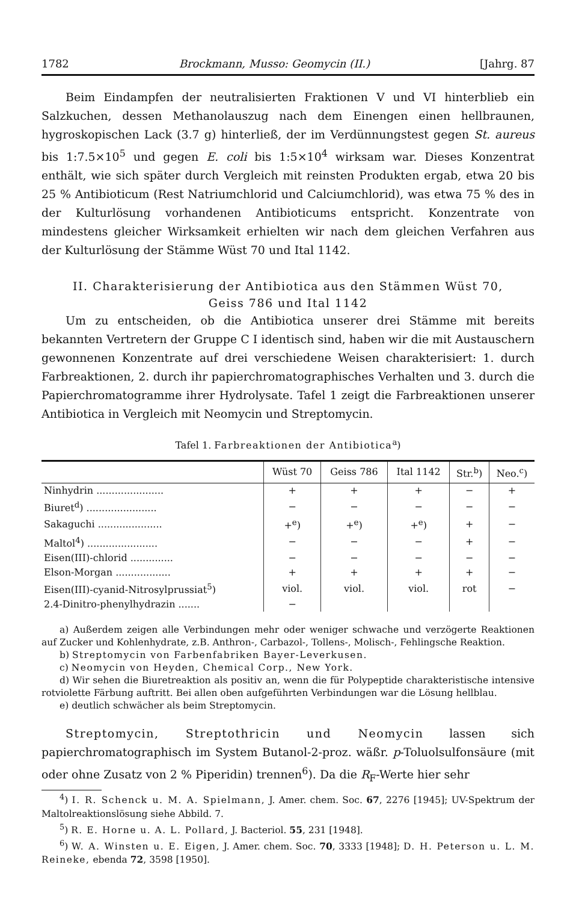1782 Brockmann, Musso: Geomycin (II.) [Jahrg. 87
Beim Eindampfen der neutralisierten Fraktionen V und VI hinterblieb ein Salzkuchen, dessen Methanolauszug nach dem Einengen einen hellbraunen, hygroskopischen Lack (3.7 g) hinterließ, der im Verdünnungstest gegen St. aureus bis 1:7.5×10<sup>5</sup> und gegen E. coli bis 1:5×10<sup>4</sup> wirksam war. Dieses Konzentrat enthält, wie sich später durch Vergleich mit reinsten Produkten ergab, etwa 20 bis 25 % Antibioticum (Rest Natriumchlorid und Calciumchlorid), was etwa 75 % des in der Kulturlösung vorhandenen Antibioticums entspricht. Konzentrate von mindestens gleicher Wirksamkeit erhielten wir nach dem gleichen Verfahren aus der Kulturlösung der Stämme Wüst 70 und Ital 1142.
II. Charakterisierung der Antibiotica aus den Stämmen Wüst 70,
Geiss 786 und Ital 1142
Um zu entscheiden, ob die Antibiotica unserer drei Stämme mit bereits bekannten Vertretern der Gruppe C I identisch sind, haben wir die mit Austauschern gewonnenen Konzentrate auf drei verschiedene Weisen charakterisiert: 1. durch Farbreaktionen, 2. durch ihr papierchromatographisches Verhalten und 3. durch die Papierchromatogramme ihrer Hydrolysate. Tafel 1 zeigt die Farbreaktionen unserer Antibiotica in Vergleich mit Neomycin und Streptomycin.
Tafel 1. Farbreaktionen der Antibiotica<sup>a</sup>)
| | Wüst 70 | Geiss 786 | Ital 1142 | Str.<sup>b</sup>) | Neo.<sup>c</sup>) |
| --- | --- | --- | --- | --- | --- |
| Ninhydrin ...................... | + | + | + | − | + |
| Biuret<sup>d</sup>) ....................... | − | − | − | − | − |
| Sakaguchi ..................... | +<sup>e</sup>) | +<sup>e</sup>) | +<sup>e</sup>) | + | − |
| Maltol<sup>4</sup>) ....................... | − | − | − | + | − |
| Eisen(III)-chlorid .............. | − | − | − | − | − |
| Elson-Morgan .................. | + | + | + | + | − |
| Eisen(III)-cyanid-Nitrosylprussiat<sup>5</sup>) | viol. | viol. | viol. | rot | − |
| 2.4-Dinitro-phenylhydrazin ....... | − | | | | |
a) Außerdem zeigen alle Verbindungen mehr oder weniger schwache und verzögerte Reaktionen auf Zucker und Kohlenhydrate, z.B. Anthron-, Carbazol-, Tollens-, Molisch-, Fehlingsche Reaktion.
b) Streptomycin von Farbenfabriken Bayer-Leverkusen.
c) Neomycin von Heyden, Chemical Corp., New York.
d) Wir sehen die Biuretreaktion als positiv an, wenn die für Polypeptide charakteristische intensive rotviolette Färbung auftritt. Bei allen oben aufgeführten Verbindungen war die Lösung hellblau.
e) deutlich schwächer als beim Streptomycin.
Streptomycin, Streptothricin und Neomycin lassen sich papierchromatographisch im System Butanol-2-proz. wäßr. p-Toluolsulfonsäure (mit oder ohne Zusatz von 2 % Piperidin) trennen<sup>6</sup>). Da die R<sub>F</sub>-Werte hier sehr
<sup>4</sup>) I. R. Schenck u. M. A. Spielmann, J. Amer. chem. Soc. 67, 2276 [1945]; UV-Spektrum der Maltolreaktionslösung siehe Abbild. 7.
<sup>5</sup>) R. E. Horne u. A. L. Pollard, J. Bacteriol. 55, 231 [1948].
<sup>6</sup>) W. A. Winsten u. E. Eigen, J. Amer. chem. Soc. 70, 3333 [1948]; D. H. Peterson u. L. M. Reineke, ebenda 72, 3598 [1950].